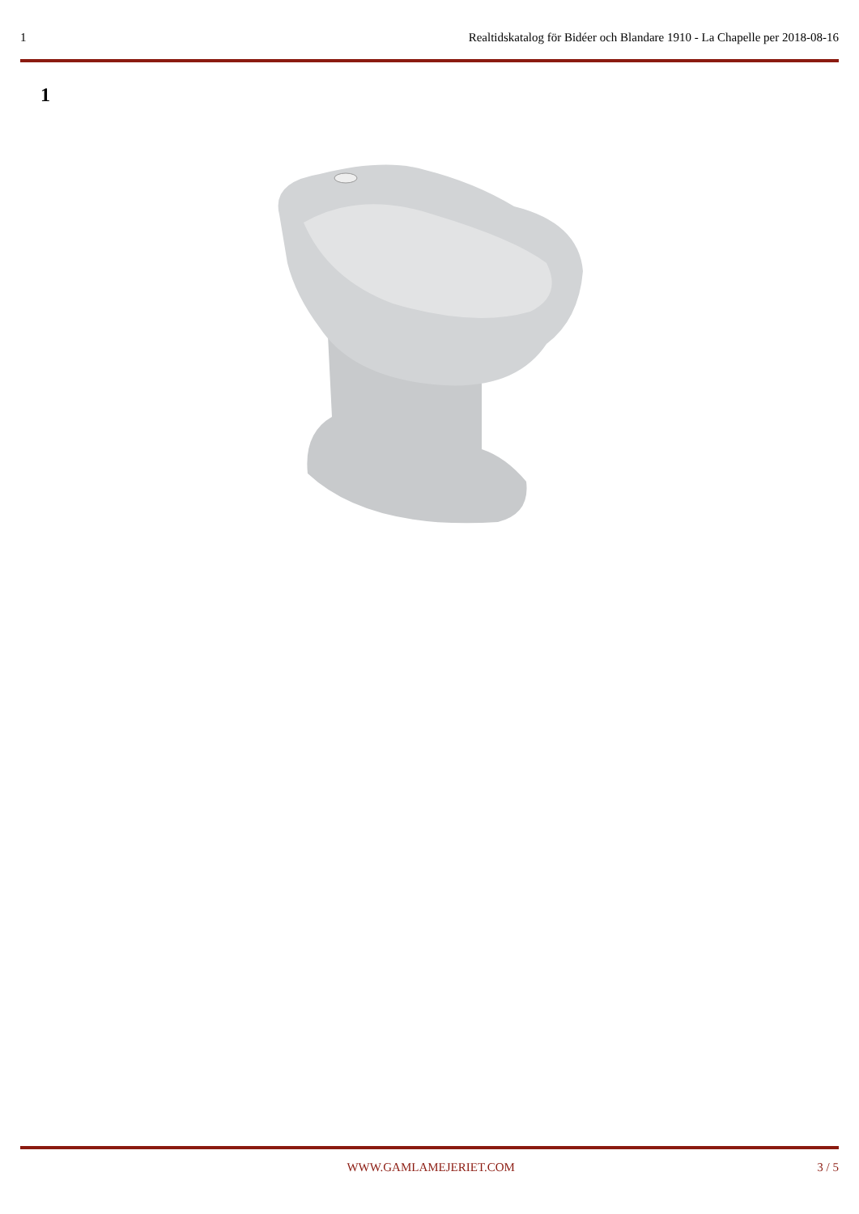1 Realtidskatalog för Bidéer och Blandare 1910 - La Chapelle per 2018-08-16
1
WWW.GAMLAMEJERIET.COM 3 / 5